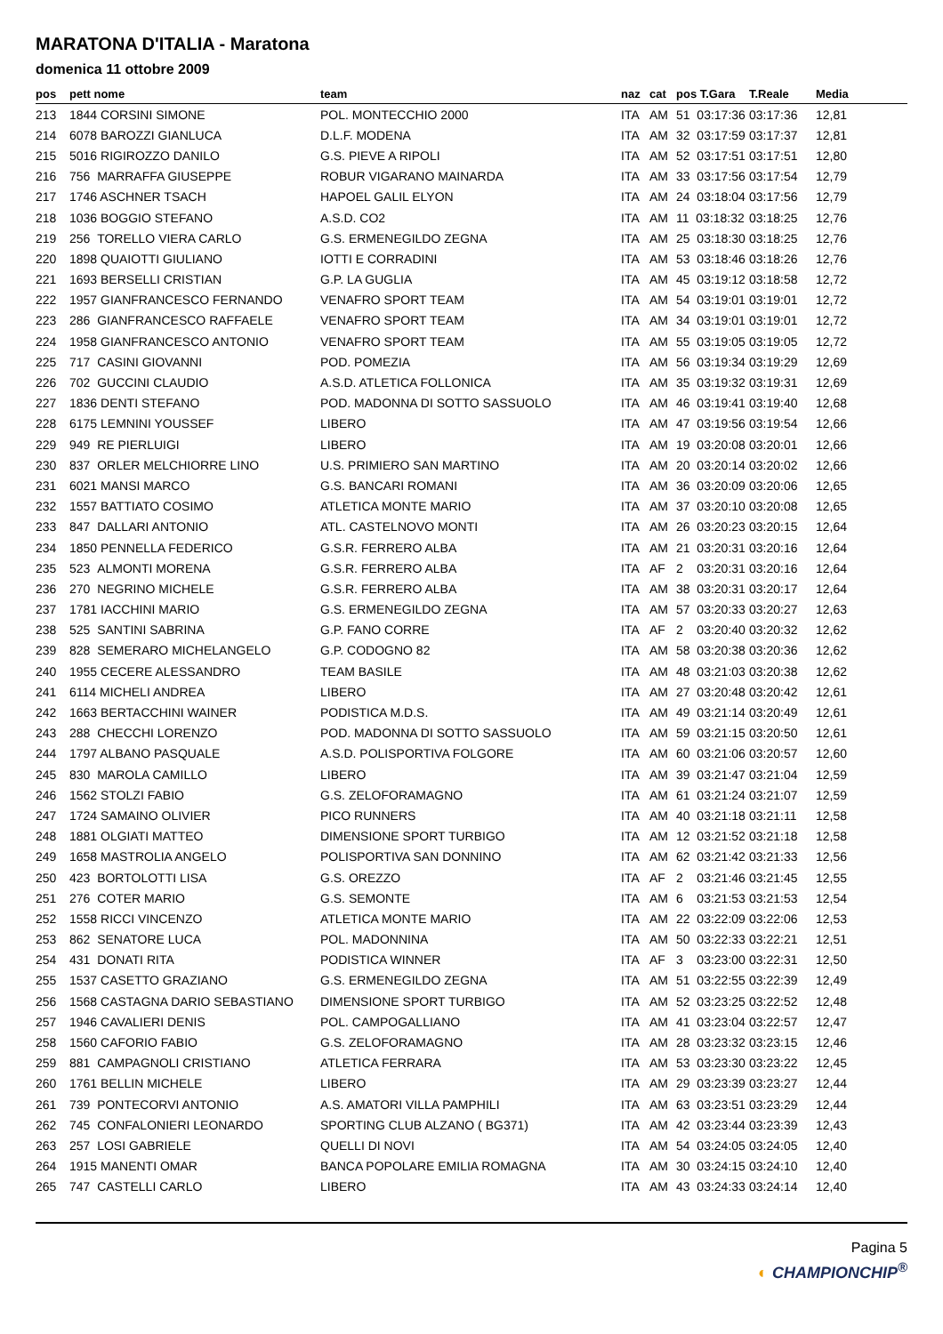MARATONA D'ITALIA - Maratona
domenica 11 ottobre 2009
| pos | pett nome | team | naz | cat | pos T.Gara | T.Reale | Media |
| --- | --- | --- | --- | --- | --- | --- | --- |
| 213 | 1844 CORSINI SIMONE | POL. MONTECCHIO 2000 | ITA | AM | 51 03:17:36 | 03:17:36 | 12,81 |
| 214 | 6078 BAROZZI GIANLUCA | D.L.F. MODENA | ITA | AM | 32 03:17:59 | 03:17:37 | 12,81 |
| 215 | 5016 RIGIROZZO DANILO | G.S. PIEVE A RIPOLI | ITA | AM | 52 03:17:51 | 03:17:51 | 12,80 |
| 216 | 756 MARRAFFA GIUSEPPE | ROBUR VIGARANO MAINARDA | ITA | AM | 33 03:17:56 | 03:17:54 | 12,79 |
| 217 | 1746 ASCHNER TSACH | HAPOEL GALIL ELYON | ITA | AM | 24 03:18:04 | 03:17:56 | 12,79 |
| 218 | 1036 BOGGIO STEFANO | A.S.D. CO2 | ITA | AM | 11 03:18:32 | 03:18:25 | 12,76 |
| 219 | 256 TORELLO VIERA CARLO | G.S. ERMENEGILDO ZEGNA | ITA | AM | 25 03:18:30 | 03:18:25 | 12,76 |
| 220 | 1898 QUAIOTTI GIULIANO | IOTTI E CORRADINI | ITA | AM | 53 03:18:46 | 03:18:26 | 12,76 |
| 221 | 1693 BERSELLI CRISTIAN | G.P. LA GUGLIA | ITA | AM | 45 03:19:12 | 03:18:58 | 12,72 |
| 222 | 1957 GIANFRANCESCO FERNANDO | VENAFRO SPORT TEAM | ITA | AM | 54 03:19:01 | 03:19:01 | 12,72 |
| 223 | 286 GIANFRANCESCO RAFFAELE | VENAFRO SPORT TEAM | ITA | AM | 34 03:19:01 | 03:19:01 | 12,72 |
| 224 | 1958 GIANFRANCESCO ANTONIO | VENAFRO SPORT TEAM | ITA | AM | 55 03:19:05 | 03:19:05 | 12,72 |
| 225 | 717 CASINI GIOVANNI | POD. POMEZIA | ITA | AM | 56 03:19:34 | 03:19:29 | 12,69 |
| 226 | 702 GUCCINI CLAUDIO | A.S.D. ATLETICA FOLLONICA | ITA | AM | 35 03:19:32 | 03:19:31 | 12,69 |
| 227 | 1836 DENTI STEFANO | POD. MADONNA DI SOTTO SASSUOLO | ITA | AM | 46 03:19:41 | 03:19:40 | 12,68 |
| 228 | 6175 LEMNINI YOUSSEF | LIBERO | ITA | AM | 47 03:19:56 | 03:19:54 | 12,66 |
| 229 | 949 RE PIERLUIGI | LIBERO | ITA | AM | 19 03:20:08 | 03:20:01 | 12,66 |
| 230 | 837 ORLER MELCHIORRE LINO | U.S. PRIMIERO SAN MARTINO | ITA | AM | 20 03:20:14 | 03:20:02 | 12,66 |
| 231 | 6021 MANSI MARCO | G.S. BANCARI ROMANI | ITA | AM | 36 03:20:09 | 03:20:06 | 12,65 |
| 232 | 1557 BATTIATO COSIMO | ATLETICA MONTE MARIO | ITA | AM | 37 03:20:10 | 03:20:08 | 12,65 |
| 233 | 847 DALLARI ANTONIO | ATL. CASTELNOVO MONTI | ITA | AM | 26 03:20:23 | 03:20:15 | 12,64 |
| 234 | 1850 PENNELLA FEDERICO | G.S.R. FERRERO ALBA | ITA | AM | 21 03:20:31 | 03:20:16 | 12,64 |
| 235 | 523 ALMONTI MORENA | G.S.R. FERRERO ALBA | ITA | AF | 2 03:20:31 | 03:20:16 | 12,64 |
| 236 | 270 NEGRINO MICHELE | G.S.R. FERRERO ALBA | ITA | AM | 38 03:20:31 | 03:20:17 | 12,64 |
| 237 | 1781 IACCHINI MARIO | G.S. ERMENEGILDO ZEGNA | ITA | AM | 57 03:20:33 | 03:20:27 | 12,63 |
| 238 | 525 SANTINI SABRINA | G.P. FANO CORRE | ITA | AF | 2 03:20:40 | 03:20:32 | 12,62 |
| 239 | 828 SEMERARO MICHELANGELO | G.P. CODOGNO 82 | ITA | AM | 58 03:20:38 | 03:20:36 | 12,62 |
| 240 | 1955 CECERE ALESSANDRO | TEAM BASILE | ITA | AM | 48 03:21:03 | 03:20:38 | 12,62 |
| 241 | 6114 MICHELI ANDREA | LIBERO | ITA | AM | 27 03:20:48 | 03:20:42 | 12,61 |
| 242 | 1663 BERTACCHINI WAINER | PODISTICA M.D.S. | ITA | AM | 49 03:21:14 | 03:20:49 | 12,61 |
| 243 | 288 CHECCHI LORENZO | POD. MADONNA DI SOTTO SASSUOLO | ITA | AM | 59 03:21:15 | 03:20:50 | 12,61 |
| 244 | 1797 ALBANO PASQUALE | A.S.D. POLISPORTIVA FOLGORE | ITA | AM | 60 03:21:06 | 03:20:57 | 12,60 |
| 245 | 830 MAROLA CAMILLO | LIBERO | ITA | AM | 39 03:21:47 | 03:21:04 | 12,59 |
| 246 | 1562 STOLZI FABIO | G.S. ZELOFORAMAGNO | ITA | AM | 61 03:21:24 | 03:21:07 | 12,59 |
| 247 | 1724 SAMAINO OLIVIER | PICO RUNNERS | ITA | AM | 40 03:21:18 | 03:21:11 | 12,58 |
| 248 | 1881 OLGIATI MATTEO | DIMENSIONE SPORT TURBIGO | ITA | AM | 12 03:21:52 | 03:21:18 | 12,58 |
| 249 | 1658 MASTROLIA ANGELO | POLISPORTIVA SAN DONNINO | ITA | AM | 62 03:21:42 | 03:21:33 | 12,56 |
| 250 | 423 BORTOLOTTI LISA | G.S. OREZZO | ITA | AF | 2 03:21:46 | 03:21:45 | 12,55 |
| 251 | 276 COTER MARIO | G.S. SEMONTE | ITA | AM | 6 03:21:53 | 03:21:53 | 12,54 |
| 252 | 1558 RICCI VINCENZO | ATLETICA MONTE MARIO | ITA | AM | 22 03:22:09 | 03:22:06 | 12,53 |
| 253 | 862 SENATORE LUCA | POL. MADONNINA | ITA | AM | 50 03:22:33 | 03:22:21 | 12,51 |
| 254 | 431 DONATI RITA | PODISTICA WINNER | ITA | AF | 3 03:23:00 | 03:22:31 | 12,50 |
| 255 | 1537 CASETTO GRAZIANO | G.S. ERMENEGILDO ZEGNA | ITA | AM | 51 03:22:55 | 03:22:39 | 12,49 |
| 256 | 1568 CASTAGNA DARIO SEBASTIANO | DIMENSIONE SPORT TURBIGO | ITA | AM | 52 03:23:25 | 03:22:52 | 12,48 |
| 257 | 1946 CAVALIERI DENIS | POL. CAMPOGALLIANO | ITA | AM | 41 03:23:04 | 03:22:57 | 12,47 |
| 258 | 1560 CAFORIO FABIO | G.S. ZELOFORAMAGNO | ITA | AM | 28 03:23:32 | 03:23:15 | 12,46 |
| 259 | 881 CAMPAGNOLI CRISTIANO | ATLETICA FERRARA | ITA | AM | 53 03:23:30 | 03:23:22 | 12,45 |
| 260 | 1761 BELLIN MICHELE | LIBERO | ITA | AM | 29 03:23:39 | 03:23:27 | 12,44 |
| 261 | 739 PONTECORVI ANTONIO | A.S. AMATORI VILLA PAMPHILI | ITA | AM | 63 03:23:51 | 03:23:29 | 12,44 |
| 262 | 745 CONFALONIERI LEONARDO | SPORTING CLUB ALZANO ( BG371) | ITA | AM | 42 03:23:44 | 03:23:39 | 12,43 |
| 263 | 257 LOSI GABRIELE | QUELLI DI NOVI | ITA | AM | 54 03:24:05 | 03:24:05 | 12,40 |
| 264 | 1915 MANENTI OMAR | BANCA POPOLARE EMILIA ROMAGNA | ITA | AM | 30 03:24:15 | 03:24:10 | 12,40 |
| 265 | 747 CASTELLI CARLO | LIBERO | ITA | AM | 43 03:24:33 | 03:24:14 | 12,40 |
Pagina 5
◐ CHAMPIONCHIP<sup>®</sup>